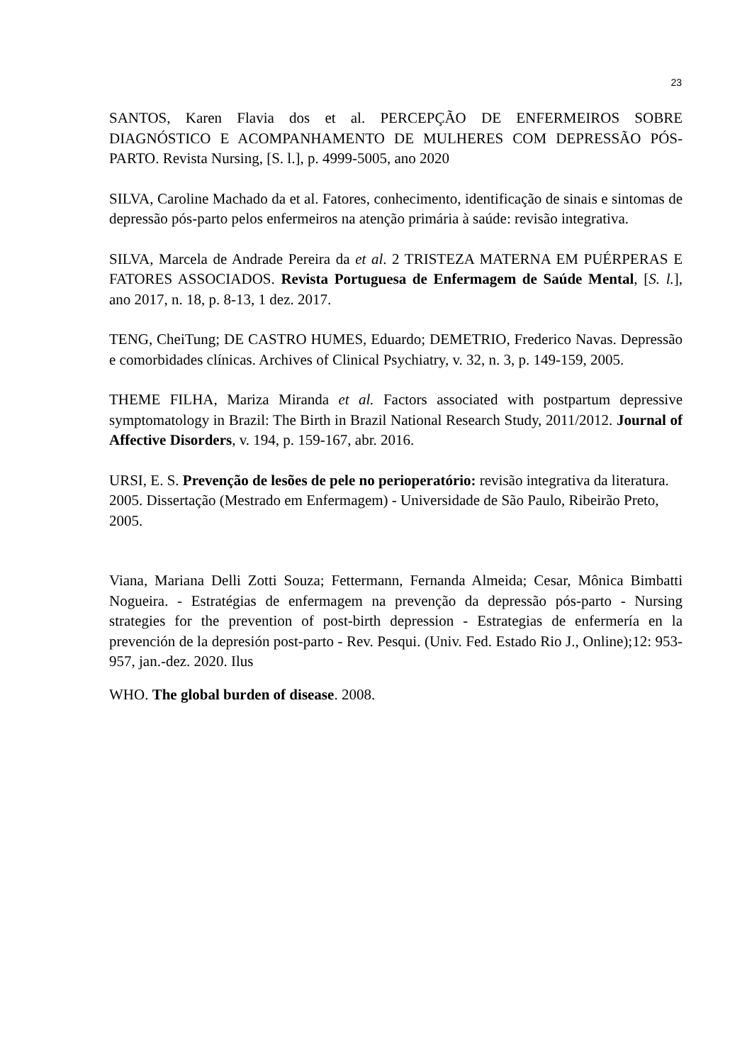23
SANTOS, Karen Flavia dos et al. PERCEPÇÃO DE ENFERMEIROS SOBRE DIAGNÓSTICO E ACOMPANHAMENTO DE MULHERES COM DEPRESSÃO PÓS-PARTO. Revista Nursing, [S. l.], p. 4999-5005, ano 2020
SILVA, Caroline Machado da et al. Fatores, conhecimento, identificação de sinais e sintomas de depressão pós-parto pelos enfermeiros na atenção primária à saúde: revisão integrativa.
SILVA, Marcela de Andrade Pereira da et al. 2 TRISTEZA MATERNA EM PUÉRPERAS E FATORES ASSOCIADOS. Revista Portuguesa de Enfermagem de Saúde Mental, [S. l.], ano 2017, n. 18, p. 8-13, 1 dez. 2017.
TENG, CheiTung; DE CASTRO HUMES, Eduardo; DEMETRIO, Frederico Navas. Depressão e comorbidades clínicas. Archives of Clinical Psychiatry, v. 32, n. 3, p. 149-159, 2005.
THEME FILHA, Mariza Miranda et al. Factors associated with postpartum depressive symptomatology in Brazil: The Birth in Brazil National Research Study, 2011/2012. Journal of Affective Disorders, v. 194, p. 159-167, abr. 2016.
URSI, E. S. Prevenção de lesões de pele no perioperatório: revisão integrativa da literatura. 2005. Dissertação (Mestrado em Enfermagem) - Universidade de São Paulo, Ribeirão Preto, 2005.
Viana, Mariana Delli Zotti Souza; Fettermann, Fernanda Almeida; Cesar, Mônica Bimbatti Nogueira. - Estratégias de enfermagem na prevenção da depressão pós-parto - Nursing strategies for the prevention of post-birth depression - Estrategias de enfermería en la prevención de la depresión post-parto - Rev. Pesqui. (Univ. Fed. Estado Rio J., Online);12: 953-957, jan.-dez. 2020. Ilus
WHO. The global burden of disease. 2008.